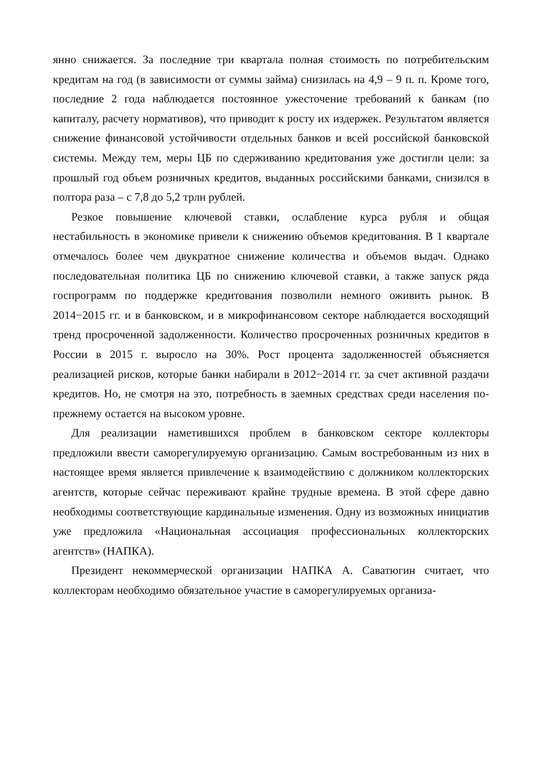янно снижается. За последние три квартала полная стоимость по потребительским кредитам на год (в зависимости от суммы займа) снизилась на 4,9 – 9 п. п. Кроме того, последние 2 года наблюдается постоянное ужесточение требований к банкам (по капиталу, расчету нормативов), что приводит к росту их издержек. Результатом является снижение финансовой устойчивости отдельных банков и всей российской банковской системы. Между тем, меры ЦБ по сдерживанию кредитования уже достигли цели: за прошлый год объем розничных кредитов, выданных российскими банками, снизился в полтора раза – с 7,8 до 5,2 трлн рублей.
Резкое повышение ключевой ставки, ослабление курса рубля и общая нестабильность в экономике привели к снижению объемов кредитования. В 1 квартале отмечалось более чем двукратное снижение количества и объемов выдач. Однако последовательная политика ЦБ по снижению ключевой ставки, а также запуск ряда госпрограмм по поддержке кредитования позволили немного оживить рынок. В 2014−2015 гг. и в банковском, и в микрофинансовом секторе наблюдается восходящий тренд просроченной задолженности. Количество просроченных розничных кредитов в России в 2015 г. выросло на 30%. Рост процента задолженностей объясняется реализацией рисков, которые банки набирали в 2012−2014 гг. за счет активной раздачи кредитов. Но, не смотря на это, потребность в заемных средствах среди населения по-прежнему остается на высоком уровне.
Для реализации наметившихся проблем в банковском секторе коллекторы предложили ввести саморегулируемую организацию. Самым востребованным из них в настоящее время является привлечение к взаимодействию с должником коллекторских агентств, которые сейчас переживают крайне трудные времена. В этой сфере давно необходимы соответствующие кардинальные изменения. Одну из возможных инициатив уже предложила «Национальная ассоциация профессиональных коллекторских агентств» (НАПКА).
Президент некоммерческой организации НАПКА А. Саватюгин считает, что коллекторам необходимо обязательное участие в саморегулируемых организа-